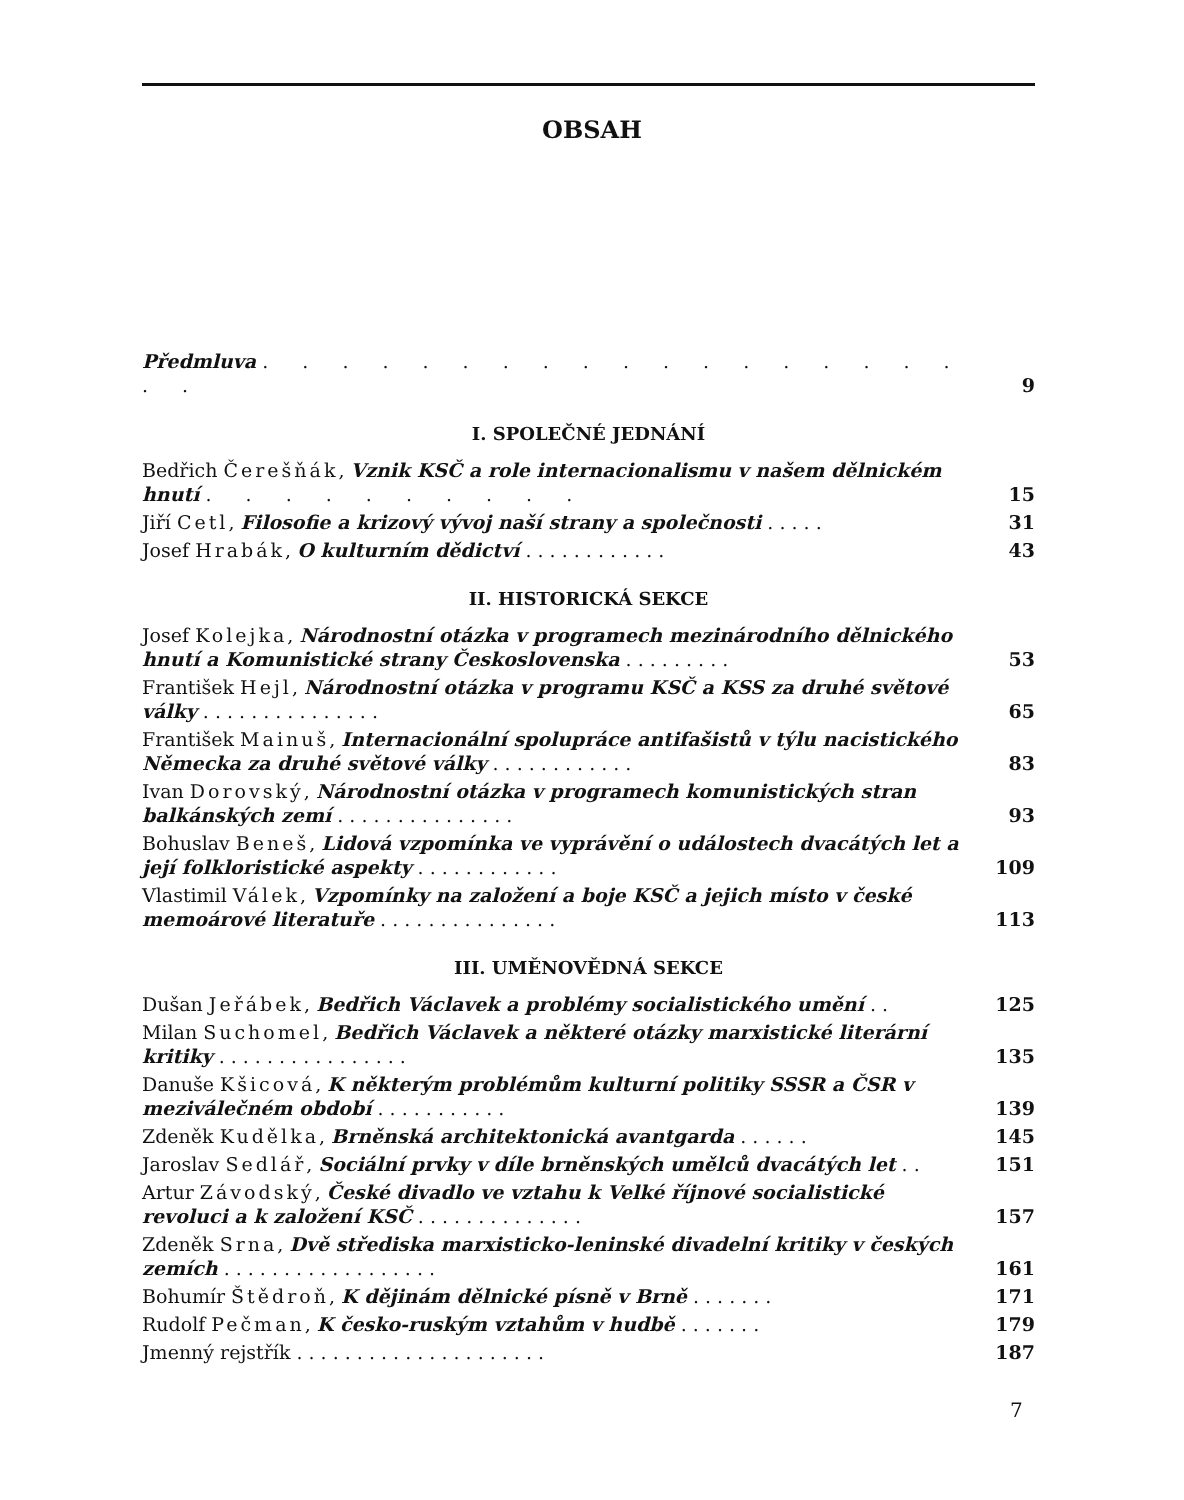OBSAH
Předmluva . . . . . . . . . . . . . . . . . . . .
9
I. SPOLEČNÉ JEDNÁNÍ
Bedřich Čerešňák, Vznik KSČ a role internacionalismu v našem dělnickém hnutí . . . . . . . . . .
15
Jiří Cetl, Filosofie a krizový vývoj naší strany a společnosti . . . . .
31
Josef Hrabák, O kulturním dědictví . . . . . . . . . . . .
43
II. HISTORICKÁ SEKCE
Josef Kolejka, Národnostní otázka v programech mezinárodního dělnického hnutí a Komunistické strany Československa . . . . . . . . .
53
František Hejl, Národnostní otázka v programu KSČ a KSS za druhé světové války . . . . . . . . . . . . . . .
65
František Mainuš, Internacionální spolupráce antifašistů v týlu nacistického Německa za druhé světové války . . . . . . . . . . . .
83
Ivan Dorovský, Národnostní otázka v programech komunistických stran balkánských zemí . . . . . . . . . . . . . . .
93
Bohuslav Beneš, Lidová vzpomínka ve vyprávění o událostech dvacátých let a její folkloristické aspekty . . . . . . . . . . . .
109
Vlastimil Válek, Vzpomínky na založení a boje KSČ a jejich místo v české memoárové literatuře . . . . . . . . . . . . . . .
113
III. UMĚNOVĚDNÁ SEKCE
Dušan Jeřábek, Bedřich Václavek a problémy socialistického umění . .
125
Milan Suchomel, Bedřich Václavek a některé otázky marxistické literární kritiky . . . . . . . . . . . . . . . .
135
Danuše Kšicová, K některým problémům kulturní politiky SSSR a ČSR v meziválečném období . . . . . . . . . . .
139
Zdeněk Kudělka, Brněnská architektonická avantgarda . . . . . .
145
Jaroslav Sedlář, Sociální prvky v díle brněnských umělců dvacátých let . .
151
Artur Závodský, České divadlo ve vztahu k Velké říjnové socialistické revoluci a k založení KSČ . . . . . . . . . . . . . .
157
Zdeněk Srna, Dvě střediska marxisticko-leninské divadelní kritiky v českých zemích . . . . . . . . . . . . . . . . . .
161
Bohumír Štědroň, K dějinám dělnické písně v Brně . . . . . . .
171
Rudolf Pečman, K česko-ruským vztahům v hudbě . . . . . . .
179
Jmenný rejstřík . . . . . . . . . . . . . . . . . . . . .
187
7